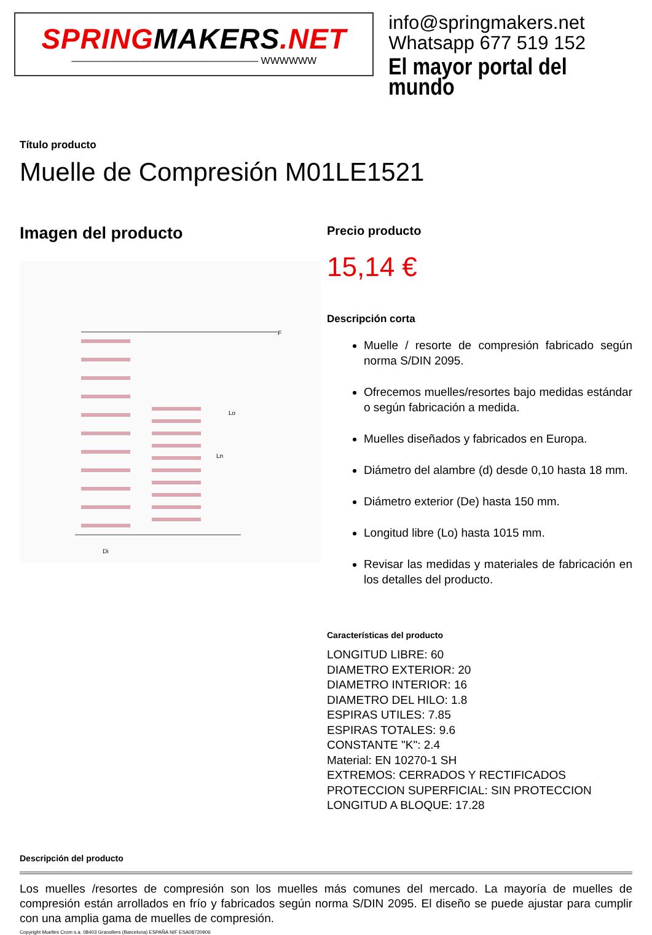SPRINGMAKERS.NET
——————————————————— WWWWWW
info@springmakers.net
Whatsapp 677 519 152
El mayor portal del mundo
Título producto
Muelle de Compresión M01LE1521
Imagen del producto
F
Lo
Ln
Di
Precio producto
15,14 €
Descripción corta
Muelle / resorte de compresión fabricado según norma S/DIN 2095.
Ofrecemos muelles/resortes bajo medidas estándar o según fabricación a medida.
Muelles diseñados y fabricados en Europa.
Diámetro del alambre (d) desde 0,10 hasta 18 mm.
Diámetro exterior (De) hasta 150 mm.
Longitud libre (Lo) hasta 1015 mm.
Revisar las medidas y materiales de fabricación en los detalles del producto.
Características del producto
LONGITUD LIBRE: 60
DIAMETRO EXTERIOR: 20
DIAMETRO INTERIOR: 16
DIAMETRO DEL HILO: 1.8
ESPIRAS UTILES: 7.85
ESPIRAS TOTALES: 9.6
CONSTANTE "K": 2.4
Material: EN 10270-1 SH
EXTREMOS: CERRADOS Y RECTIFICADOS
PROTECCION SUPERFICIAL: SIN PROTECCION
LONGITUD A BLOQUE: 17.28
Descripción del producto
Los muelles /resortes de compresión son los muelles más comunes del mercado. La mayoría de muelles de compresión están arrollados en frío y fabricados según norma S/DIN 2095. El diseño se puede ajustar para cumplir con una amplia gama de muelles de compresión.
Copyright Muelles Crom s.a. 08403 Granollers (Barcelona) ESPAÑA NIF ESA08720906